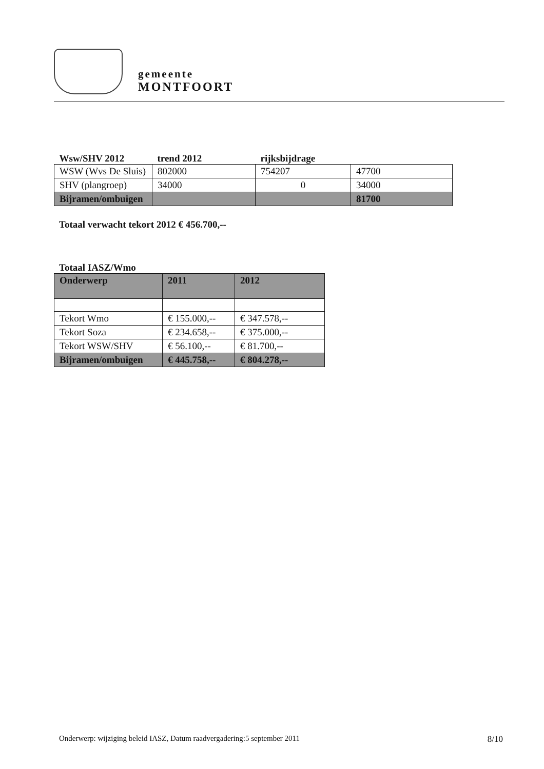gemeente
MONTFOORT
| Wsw/SHV 2012 | trend 2012 | rijksbijdrage | |
| WSW (Wvs De Sluis) | 802000 | 754207 | 47700 |
| SHV (plangroep) | 34000 | 0 | 34000 |
| Bijramen/ombuigen | | | 81700 |
Totaal verwacht tekort 2012 € 456.700,--
Totaal IASZ/Wmo
| Onderwerp | 2011 | 2012 |
| --- | --- | --- |
| Tekort Wmo | € 155.000,-- | € 347.578,-- |
| Tekort Soza | € 234.658,-- | € 375.000,-- |
| Tekort WSW/SHV | € 56.100,-- | € 81.700,-- |
| Bijramen/ombuigen | € 445.758,-- | € 804.278,-- |
Onderwerp: wijziging beleid IASZ, Datum raadvergadering:5 september 2011 8/10